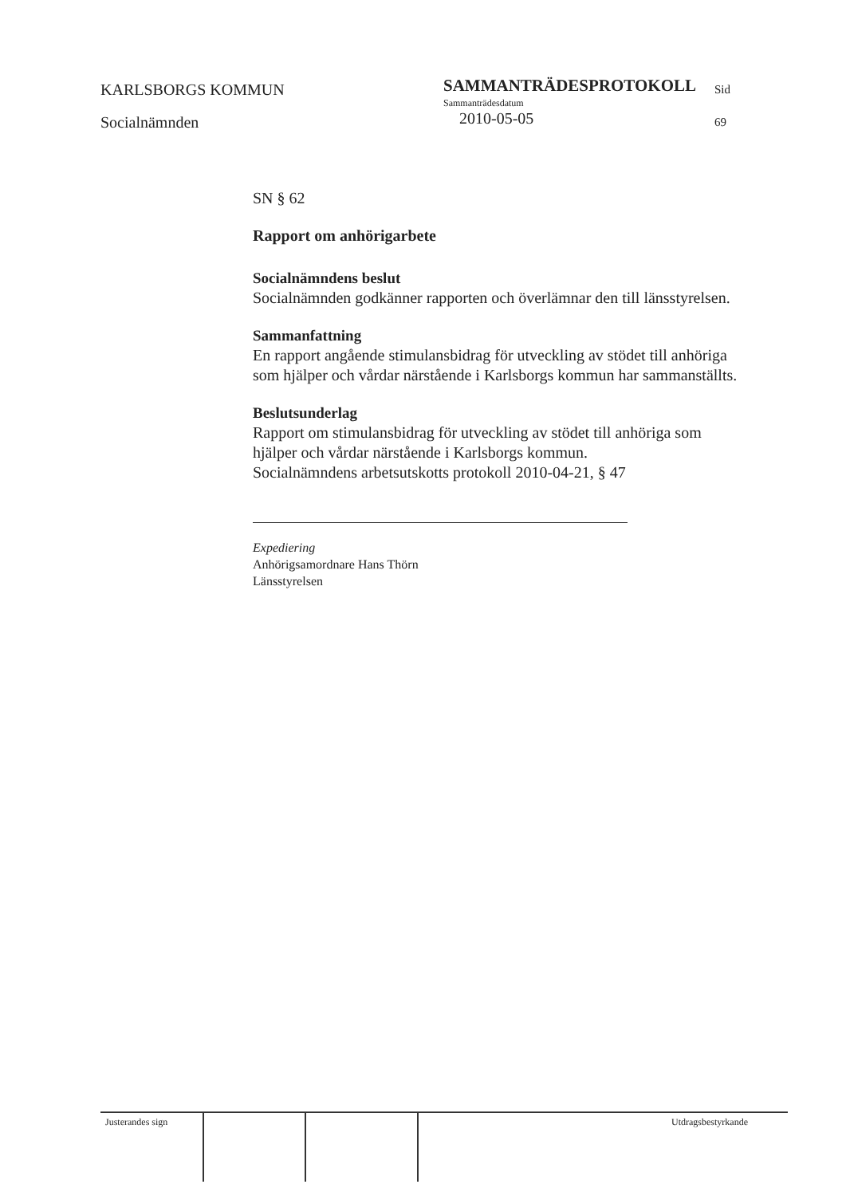KARLSBORGS KOMMUN
Socialnämnden
SAMMANTRÄDESPROTOKOLL
Sammanträdesdatum
2010-05-05
Sid
69
SN § 62
Rapport om anhörigarbete
Socialnämndens beslut
Socialnämnden godkänner rapporten och överlämnar den till länsstyrelsen.
Sammanfattning
En rapport angående stimulansbidrag för utveckling av stödet till anhöriga som hjälper och vårdar närstående i Karlsborgs kommun har sammanställts.
Beslutsunderlag
Rapport om stimulansbidrag för utveckling av stödet till anhöriga som hjälper och vårdar närstående i Karlsborgs kommun.
Socialnämndens arbetsutskotts protokoll 2010-04-21, § 47
Expediering
Anhörigsamordnare Hans Thörn
Länsstyrelsen
Justerandes sign Utdragsbestyrkande